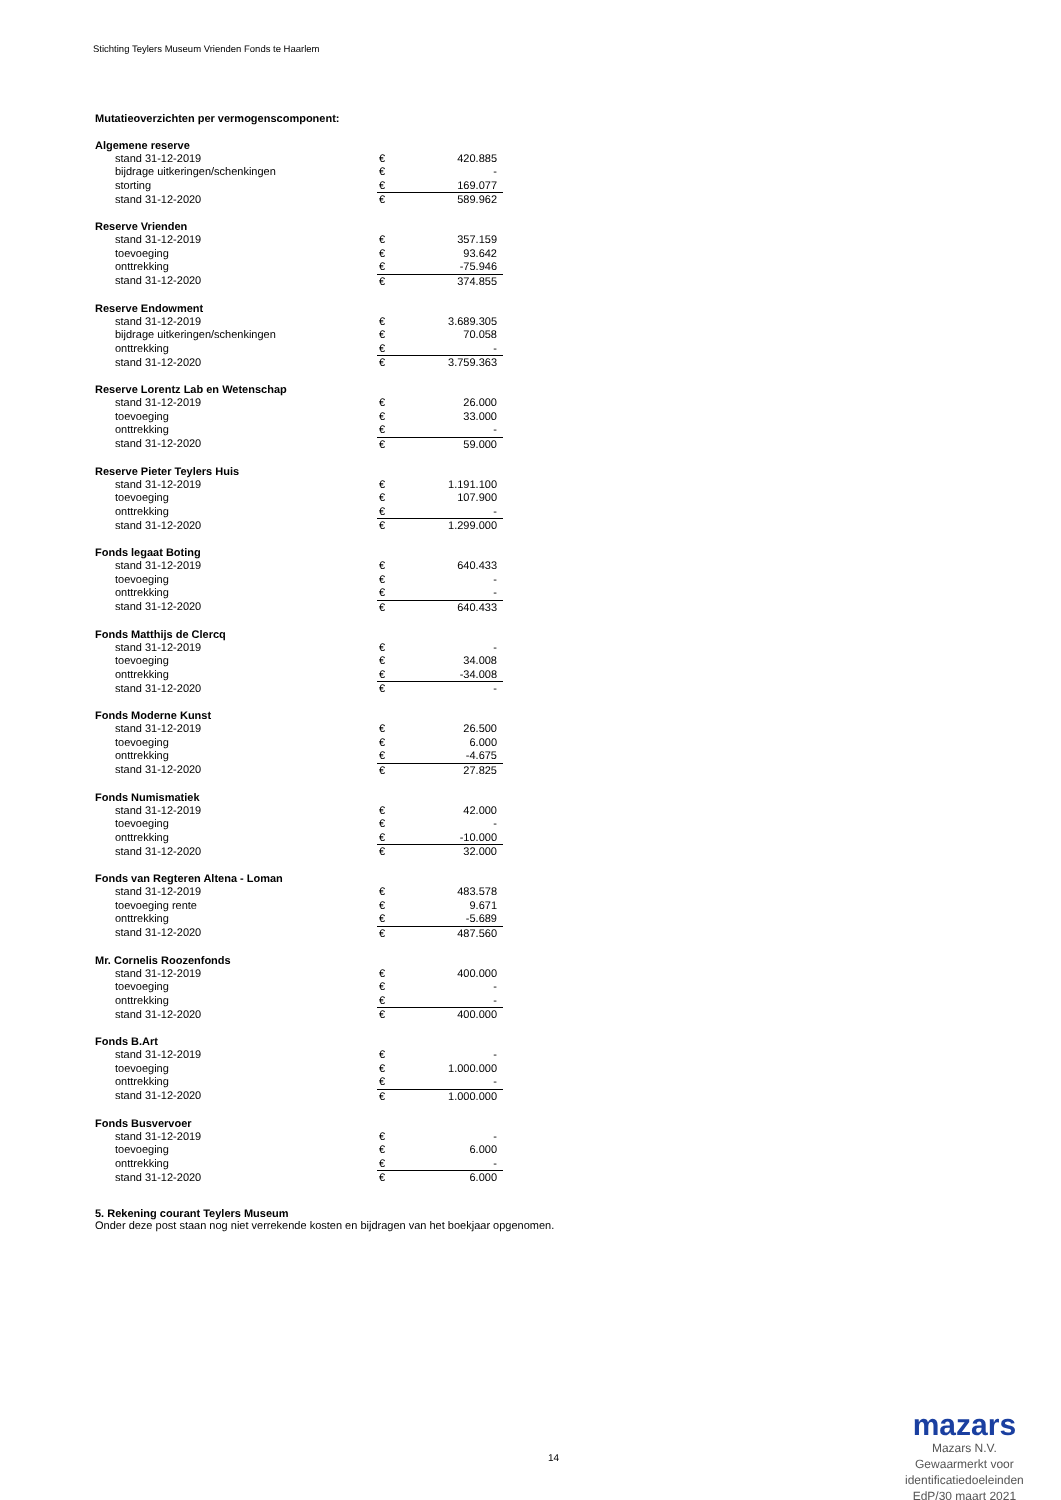Stichting Teylers Museum Vrienden Fonds te Haarlem
Mutatieoverzichten per vermogenscomponent:
| Algemene reserve | | |
| --- | --- | --- |
| stand 31-12-2019 | € | 420.885 |
| bijdrage uitkeringen/schenkingen | € | - |
| storting | € | 169.077 |
| stand 31-12-2020 | € | 589.962 |
| Reserve Vrienden | | |
| --- | --- | --- |
| stand 31-12-2019 | € | 357.159 |
| toevoeging | € | 93.642 |
| onttrekking | € | -75.946 |
| stand 31-12-2020 | € | 374.855 |
| Reserve Endowment | | |
| --- | --- | --- |
| stand 31-12-2019 | € | 3.689.305 |
| bijdrage uitkeringen/schenkingen | € | 70.058 |
| onttrekking | € | - |
| stand 31-12-2020 | € | 3.759.363 |
| Reserve Lorentz Lab en Wetenschap | | |
| --- | --- | --- |
| stand 31-12-2019 | € | 26.000 |
| toevoeging | € | 33.000 |
| onttrekking | € | - |
| stand 31-12-2020 | € | 59.000 |
| Reserve Pieter Teylers Huis | | |
| --- | --- | --- |
| stand 31-12-2019 | € | 1.191.100 |
| toevoeging | € | 107.900 |
| onttrekking | € | - |
| stand 31-12-2020 | € | 1.299.000 |
| Fonds legaat Boting | | |
| --- | --- | --- |
| stand 31-12-2019 | € | 640.433 |
| toevoeging | € | - |
| onttrekking | € | - |
| stand 31-12-2020 | € | 640.433 |
| Fonds Matthijs de Clercq | | |
| --- | --- | --- |
| stand 31-12-2019 | € | - |
| toevoeging | € | 34.008 |
| onttrekking | € | -34.008 |
| stand 31-12-2020 | € | - |
| Fonds Moderne Kunst | | |
| --- | --- | --- |
| stand 31-12-2019 | € | 26.500 |
| toevoeging | € | 6.000 |
| onttrekking | € | -4.675 |
| stand 31-12-2020 | € | 27.825 |
| Fonds Numismatiek | | |
| --- | --- | --- |
| stand 31-12-2019 | € | 42.000 |
| toevoeging | € | - |
| onttrekking | € | -10.000 |
| stand 31-12-2020 | € | 32.000 |
| Fonds van Regteren Altena - Loman | | |
| --- | --- | --- |
| stand 31-12-2019 | € | 483.578 |
| toevoeging rente | € | 9.671 |
| onttrekking | € | -5.689 |
| stand 31-12-2020 | € | 487.560 |
| Mr. Cornelis Roozenfonds | | |
| --- | --- | --- |
| stand 31-12-2019 | € | 400.000 |
| toevoeging | € | - |
| onttrekking | € | - |
| stand 31-12-2020 | € | 400.000 |
| Fonds B.Art | | |
| --- | --- | --- |
| stand 31-12-2019 | € | - |
| toevoeging | € | 1.000.000 |
| onttrekking | € | - |
| stand 31-12-2020 | € | 1.000.000 |
| Fonds Busvervoer | | |
| --- | --- | --- |
| stand 31-12-2019 | € | - |
| toevoeging | € | 6.000 |
| onttrekking | € | - |
| stand 31-12-2020 | € | 6.000 |
5. Rekening courant Teylers Museum
Onder deze post staan nog niet verrekende kosten en bijdragen van het boekjaar opgenomen.
14
mazars
Mazars N.V.
Gewaarmerkt voor
identificatiedoeleinden
EdP/30 maart 2021